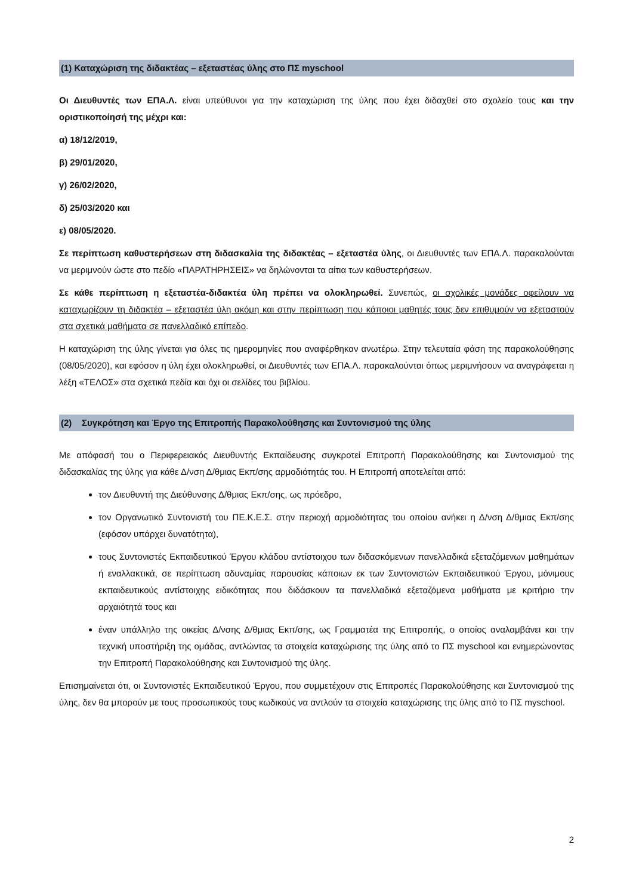(1) Καταχώριση της διδακτέας – εξεταστέας ύλης στο ΠΣ myschool
Οι Διευθυντές των ΕΠΑ.Λ. είναι υπεύθυνοι για την καταχώριση της ύλης που έχει διδαχθεί στο σχολείο τους και την οριστικοποίησή της μέχρι και:
α) 18/12/2019,
β) 29/01/2020,
γ) 26/02/2020,
δ) 25/03/2020 και
ε) 08/05/2020.
Σε περίπτωση καθυστερήσεων στη διδασκαλία της διδακτέας – εξεταστέα ύλης, οι Διευθυντές των ΕΠΑ.Λ. παρακαλούνται να μεριμνούν ώστε στο πεδίο «ΠΑΡΑΤΗΡΗΣΕΙΣ» να δηλώνονται τα αίτια των καθυστερήσεων.
Σε κάθε περίπτωση η εξεταστέα-διδακτέα ύλη πρέπει να ολοκληρωθεί. Συνεπώς, οι σχολικές μονάδες οφείλουν να καταχωρίζουν τη διδακτέα – εξεταστέα ύλη ακόμη και στην περίπτωση που κάποιοι μαθητές τους δεν επιθυμούν να εξεταστούν στα σχετικά μαθήματα σε πανελλαδικό επίπεδο.
Η καταχώριση της ύλης γίνεται για όλες τις ημερομηνίες που αναφέρθηκαν ανωτέρω. Στην τελευταία φάση της παρακολούθησης (08/05/2020), και εφόσον η ύλη έχει ολοκληρωθεί, οι Διευθυντές των ΕΠΑ.Λ. παρακαλούνται όπως μεριμνήσουν να αναγράφεται η λέξη «ΤΕΛΟΣ» στα σχετικά πεδία και όχι οι σελίδες του βιβλίου.
(2) Συγκρότηση και Έργο της Επιτροπής Παρακολούθησης και Συντονισμού της ύλης
Με απόφασή του ο Περιφερειακός Διευθυντής Εκπαίδευσης συγκροτεί Επιτροπή Παρακολούθησης και Συντονισμού της διδασκαλίας της ύλης για κάθε Δ/νση Δ/θμιας Εκπ/σης αρμοδιότητάς του. Η Επιτροπή αποτελείται από:
τον Διευθυντή της Διεύθυνσης Δ/θμιας Εκπ/σης, ως πρόεδρο,
τον Οργανωτικό Συντονιστή του ΠΕ.Κ.Ε.Σ. στην περιοχή αρμοδιότητας του οποίου ανήκει η Δ/νση Δ/θμιας Εκπ/σης (εφόσον υπάρχει δυνατότητα),
τους Συντονιστές Εκπαιδευτικού Έργου κλάδου αντίστοιχου των διδασκόμενων πανελλαδικά εξεταζόμενων μαθημάτων ή εναλλακτικά, σε περίπτωση αδυναμίας παρουσίας κάποιων εκ των Συντονιστών Εκπαιδευτικού Έργου, μόνιμους εκπαιδευτικούς αντίστοιχης ειδικότητας που διδάσκουν τα πανελλαδικά εξεταζόμενα μαθήματα με κριτήριο την αρχαιότητά τους και
έναν υπάλληλο της οικείας Δ/νσης Δ/θμιας Εκπ/σης, ως Γραμματέα της Επιτροπής, ο οποίος αναλαμβάνει και την τεχνική υποστήριξη της ομάδας, αντλώντας τα στοιχεία καταχώρισης της ύλης από το ΠΣ myschool και ενημερώνοντας την Επιτροπή Παρακολούθησης και Συντονισμού της ύλης.
Επισημαίνεται ότι, οι Συντονιστές Εκπαιδευτικού Έργου, που συμμετέχουν στις Επιτροπές Παρακολούθησης και Συντονισμού της ύλης, δεν θα μπορούν με τους προσωπικούς τους κωδικούς να αντλούν τα στοιχεία καταχώρισης της ύλης από το ΠΣ myschool.
2